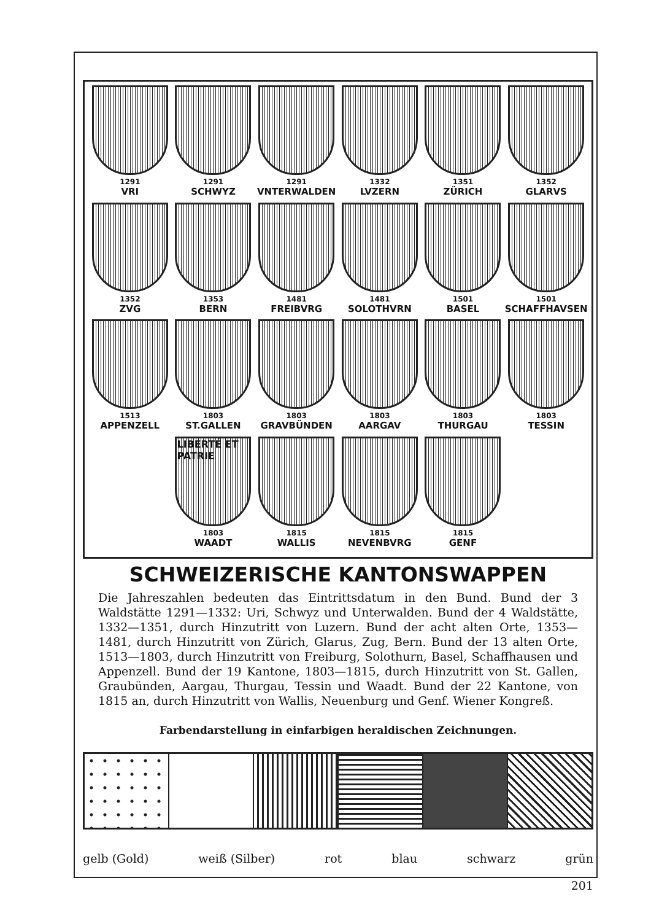1291
VRI
1291
SCHWYZ
1291
VNTERWALDEN
1332
LVZERN
1351
ZÜRICH
1352
GLARVS
1352
ZVG
1353
BERN
1481
FREIBVRG
1481
SOLOTHVRN
1501
BASEL
1501
SCHAFFHAVSEN
1513
APPENZELL
1803
ST.GALLEN
1803
GRAVBÜNDEN
1803
AARGAV
1803
THURGAU
1803
TESSIN
LIBERTÉ ET PATRIE
1803
WAADT
1815
WALLIS
1815
NEVENBVRG
1815
GENF
SCHWEIZERISCHE KANTONSWAPPEN
Die Jahreszahlen bedeuten das Eintrittsdatum in den Bund. Bund der 3 Waldstätte 1291—1332: Uri, Schwyz und Unterwalden. Bund der 4 Waldstätte, 1332—1351, durch Hinzutritt von Luzern. Bund der acht alten Orte, 1353—1481, durch Hinzutritt von Zürich, Glarus, Zug, Bern. Bund der 13 alten Orte, 1513—1803, durch Hinzutritt von Freiburg, Solothurn, Basel, Schaffhausen und Appenzell. Bund der 19 Kantone, 1803—1815, durch Hinzutritt von St. Gallen, Graubünden, Aargau, Thurgau, Tessin und Waadt. Bund der 22 Kantone, von 1815 an, durch Hinzutritt von Wallis, Neuenburg und Genf. Wiener Kongreß.
Farbendarstellung in einfarbigen heraldischen Zeichnungen.
gelb (Gold) weiß (Silber) rot blau schwarz grün
201